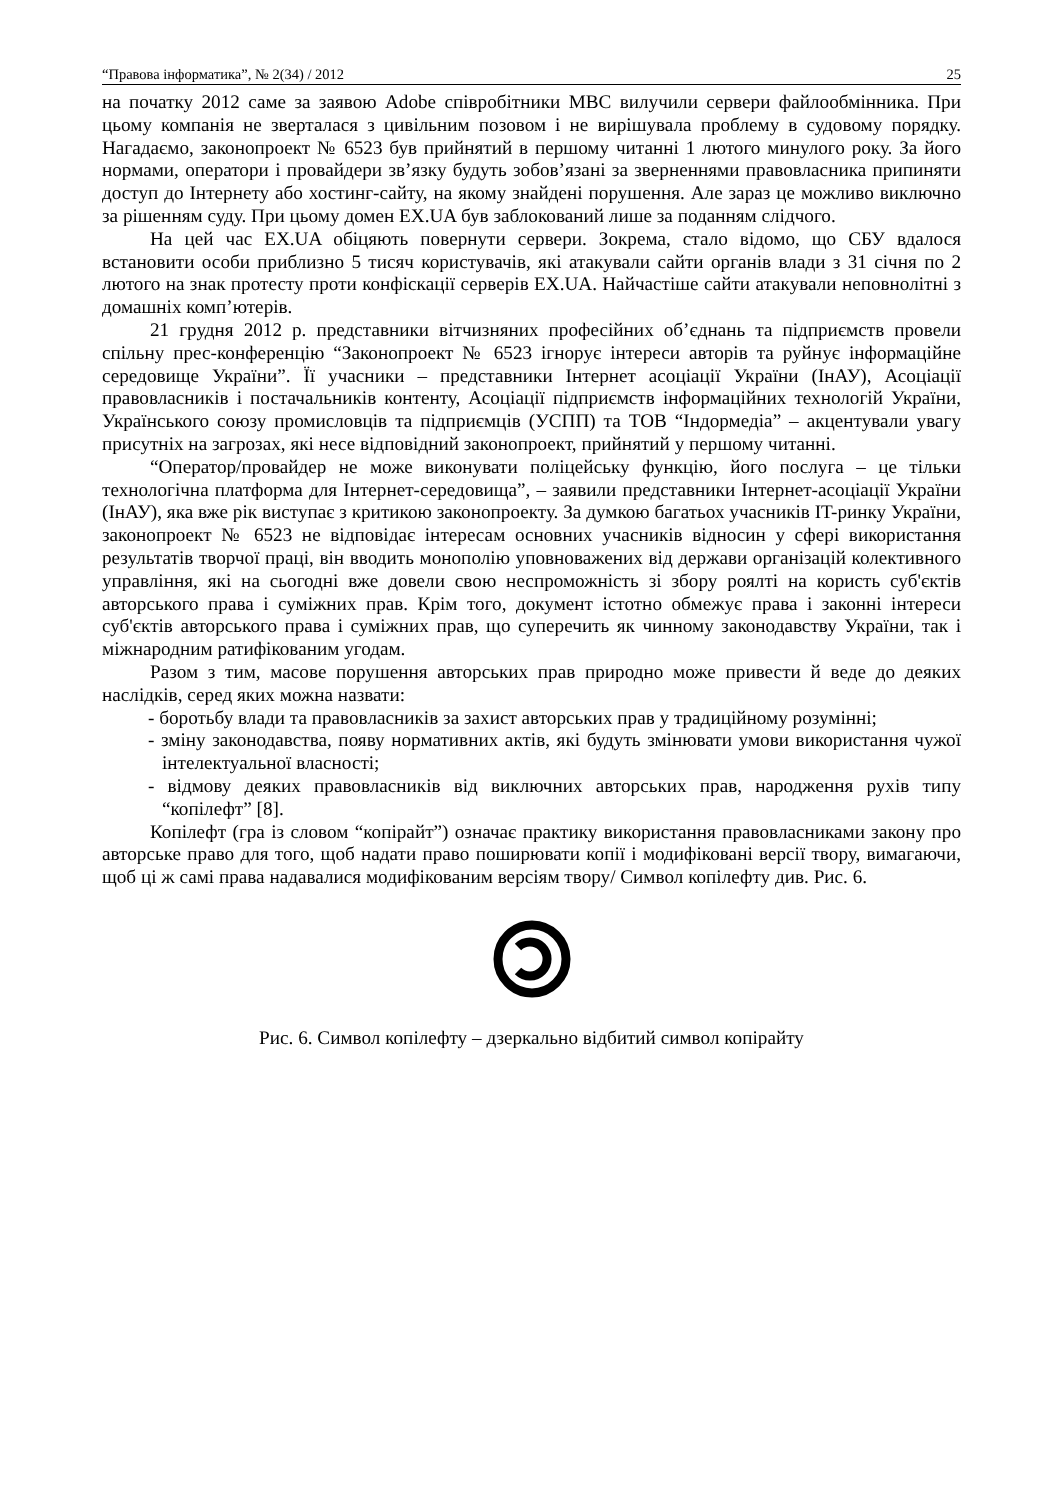“Правова інформатика”, № 2(34) / 2012 25
на початку 2012 саме за заявою Adobe співробітники МВС вилучили сервери файлообмінника. При цьому компанія не зверталася з цивільним позовом і не вирішувала проблему в судовому порядку. Нагадаємо, законопроект № 6523 був прийнятий в першому читанні 1 лютого минулого року. За його нормами, оператори і провайдери зв’язку будуть зобов’язані за зверненнями правовласника припиняти доступ до Інтернету або хостинг-сайту, на якому знайдені порушення. Але зараз це можливо виключно за рішенням суду. При цьому домен EX.UA був заблокований лише за поданням слідчого.
На цей час EX.UA обіцяють повернути сервери. Зокрема, стало відомо, що СБУ вдалося встановити особи приблизно 5 тисяч користувачів, які атакували сайти органів влади з 31 січня по 2 лютого на знак протесту проти конфіскації серверів EX.UA. Найчастіше сайти атакували неповнолітні з домашніх комп’ютерів.
21 грудня 2012 р. представники вітчизняних професійних об’єднань та підприємств провели спільну прес-конференцію “Законопроект № 6523 ігнорує інтереси авторів та руйнує інформаційне середовище України”. Її учасники – представники Інтернет асоціації України (ІнАУ), Асоціації правовласників і постачальників контенту, Асоціації підприємств інформаційних технологій України, Українського союзу промисловців та підприємців (УСПП) та ТОВ “Індормедіа” – акцентували увагу присутніх на загрозах, які несе відповідний законопроект, прийнятий у першому читанні.
“Оператор/провайдер не може виконувати поліцейську функцію, його послуга – це тільки технологічна платформа для Інтернет-середовища”, – заявили представники Інтернет-асоціації України (ІнАУ), яка вже рік виступає з критикою законопроекту. За думкою багатьох учасників IT-ринку України, законопроект № 6523 не відповідає інтересам основних учасників відносин у сфері використання результатів творчої праці, він вводить монополію уповноважених від держави організацій колективного управління, які на сьогодні вже довели свою неспроможність зі збору роялті на користь суб'єктів авторського права і суміжних прав. Крім того, документ істотно обмежує права і законні інтереси суб'єктів авторського права і суміжних прав, що суперечить як чинному законодавству України, так і міжнародним ратифікованим угодам.
Разом з тим, масове порушення авторських прав природно може привести й веде до деяких наслідків, серед яких можна назвати:
- боротьбу влади та правовласників за захист авторських прав у традиційному розумінні;
- зміну законодавства, появу нормативних актів, які будуть змінювати умови використання чужої інтелектуальної власності;
- відмову деяких правовласників від виключних авторських прав, народження рухів типу “копілефт” [8].
Копілефт (гра із словом “копірайт”) означає практику використання правовласниками закону про авторське право для того, щоб надати право поширювати копії і модифіковані версії твору, вимагаючи, щоб ці ж самі права надавалися модифікованим версіям твору/ Символ копілефту див. Рис. 6.
Рис. 6. Символ копілефту – дзеркально відбитий символ копірайту